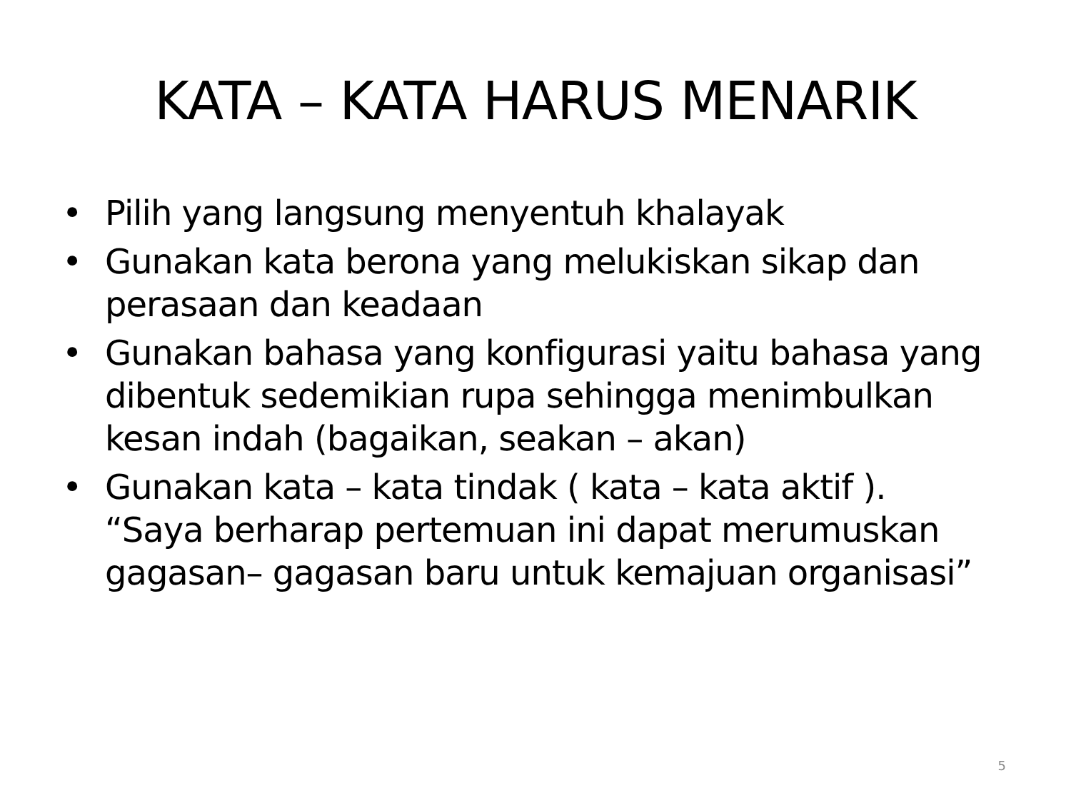KATA – KATA HARUS MENARIK
• Pilih yang langsung menyentuh khalayak
• Gunakan kata berona yang melukiskan sikap dan perasaan dan keadaan
• Gunakan bahasa yang konfigurasi yaitu bahasa yang dibentuk sedemikian rupa sehingga menimbulkan kesan indah (bagaikan, seakan – akan)
• Gunakan kata – kata tindak ( kata – kata aktif ). “Saya berharap pertemuan ini dapat merumuskan gagasan– gagasan baru untuk kemajuan organisasi”
5